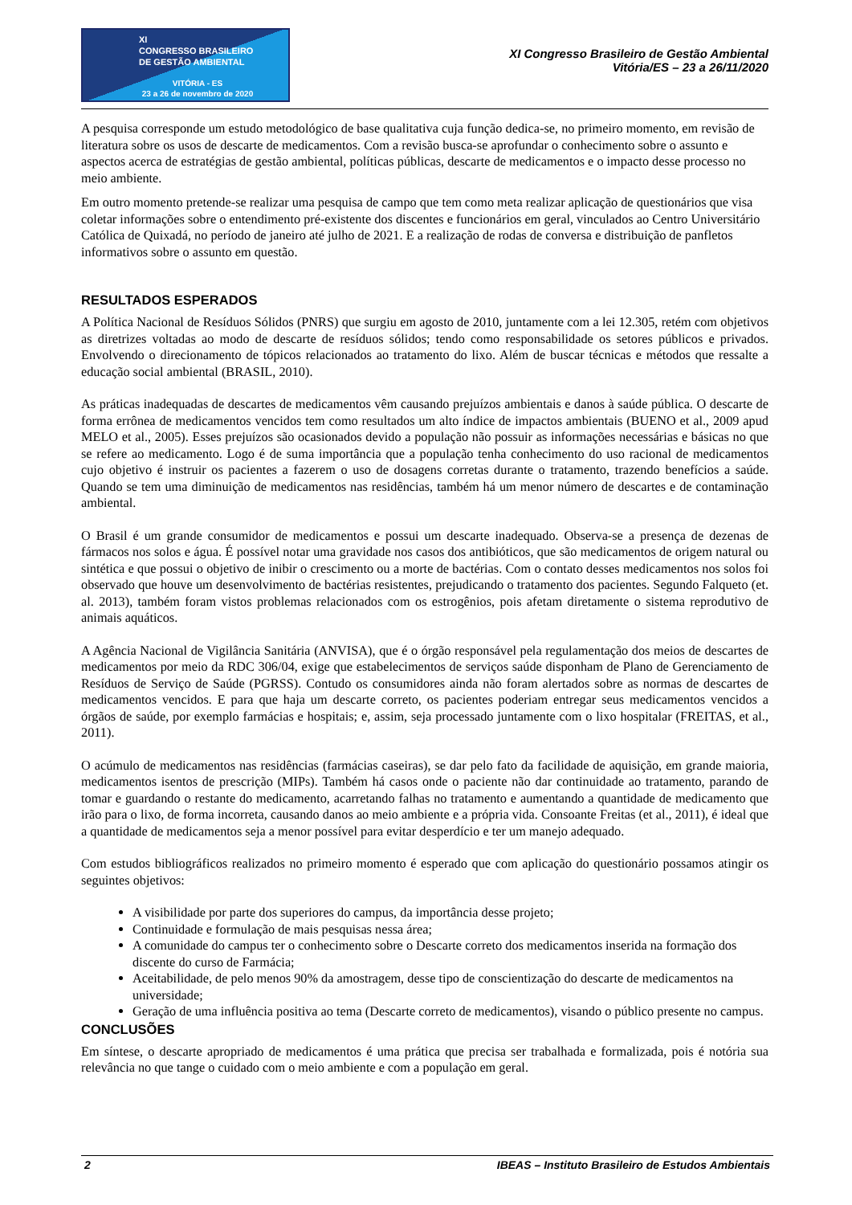XI
CONGRESSO BRASILEIRO
DE GESTÃO AMBIENTAL
VITÓRIA - ES
23 a 26 de novembro de 2020
XI Congresso Brasileiro de Gestão Ambiental
Vitória/ES – 23 a 26/11/2020
A pesquisa corresponde um estudo metodológico de base qualitativa cuja função dedica-se, no primeiro momento, em revisão de literatura sobre os usos de descarte de medicamentos. Com a revisão busca-se aprofundar o conhecimento sobre o assunto e aspectos acerca de estratégias de gestão ambiental, políticas públicas, descarte de medicamentos e o impacto desse processo no meio ambiente.
Em outro momento pretende-se realizar uma pesquisa de campo que tem como meta realizar aplicação de questionários que visa coletar informações sobre o entendimento pré-existente dos discentes e funcionários em geral, vinculados ao Centro Universitário Católica de Quixadá, no período de janeiro até julho de 2021. E a realização de rodas de conversa e distribuição de panfletos informativos sobre o assunto em questão.
RESULTADOS ESPERADOS
A Política Nacional de Resíduos Sólidos (PNRS) que surgiu em agosto de 2010, juntamente com a lei 12.305, retém com objetivos as diretrizes voltadas ao modo de descarte de resíduos sólidos; tendo como responsabilidade os setores públicos e privados. Envolvendo o direcionamento de tópicos relacionados ao tratamento do lixo. Além de buscar técnicas e métodos que ressalte a educação social ambiental (BRASIL, 2010).
As práticas inadequadas de descartes de medicamentos vêm causando prejuízos ambientais e danos à saúde pública. O descarte de forma errônea de medicamentos vencidos tem como resultados um alto índice de impactos ambientais (BUENO et al., 2009 apud MELO et al., 2005). Esses prejuízos são ocasionados devido a população não possuir as informações necessárias e básicas no que se refere ao medicamento. Logo é de suma importância que a população tenha conhecimento do uso racional de medicamentos cujo objetivo é instruir os pacientes a fazerem o uso de dosagens corretas durante o tratamento, trazendo benefícios a saúde. Quando se tem uma diminuição de medicamentos nas residências, também há um menor número de descartes e de contaminação ambiental.
O Brasil é um grande consumidor de medicamentos e possui um descarte inadequado. Observa-se a presença de dezenas de fármacos nos solos e água. É possível notar uma gravidade nos casos dos antibióticos, que são medicamentos de origem natural ou sintética e que possui o objetivo de inibir o crescimento ou a morte de bactérias. Com o contato desses medicamentos nos solos foi observado que houve um desenvolvimento de bactérias resistentes, prejudicando o tratamento dos pacientes. Segundo Falqueto (et. al. 2013), também foram vistos problemas relacionados com os estrogênios, pois afetam diretamente o sistema reprodutivo de animais aquáticos.
A Agência Nacional de Vigilância Sanitária (ANVISA), que é o órgão responsável pela regulamentação dos meios de descartes de medicamentos por meio da RDC 306/04, exige que estabelecimentos de serviços saúde disponham de Plano de Gerenciamento de Resíduos de Serviço de Saúde (PGRSS). Contudo os consumidores ainda não foram alertados sobre as normas de descartes de medicamentos vencidos. E para que haja um descarte correto, os pacientes poderiam entregar seus medicamentos vencidos a órgãos de saúde, por exemplo farmácias e hospitais; e, assim, seja processado juntamente com o lixo hospitalar (FREITAS, et al., 2011).
O acúmulo de medicamentos nas residências (farmácias caseiras), se dar pelo fato da facilidade de aquisição, em grande maioria, medicamentos isentos de prescrição (MIPs). Também há casos onde o paciente não dar continuidade ao tratamento, parando de tomar e guardando o restante do medicamento, acarretando falhas no tratamento e aumentando a quantidade de medicamento que irão para o lixo, de forma incorreta, causando danos ao meio ambiente e a própria vida. Consoante Freitas (et al., 2011), é ideal que a quantidade de medicamentos seja a menor possível para evitar desperdício e ter um manejo adequado.
Com estudos bibliográficos realizados no primeiro momento é esperado que com aplicação do questionário possamos atingir os seguintes objetivos:
A visibilidade por parte dos superiores do campus, da importância desse projeto;
Continuidade e formulação de mais pesquisas nessa área;
A comunidade do campus ter o conhecimento sobre o Descarte correto dos medicamentos inserida na formação dos discente do curso de Farmácia;
Aceitabilidade, de pelo menos 90% da amostragem, desse tipo de conscientização do descarte de medicamentos na universidade;
Geração de uma influência positiva ao tema (Descarte correto de medicamentos), visando o público presente no campus.
CONCLUSÕES
Em síntese, o descarte apropriado de medicamentos é uma prática que precisa ser trabalhada e formalizada, pois é notória sua relevância no que tange o cuidado com o meio ambiente e com a população em geral.
2 IBEAS – Instituto Brasileiro de Estudos Ambientais